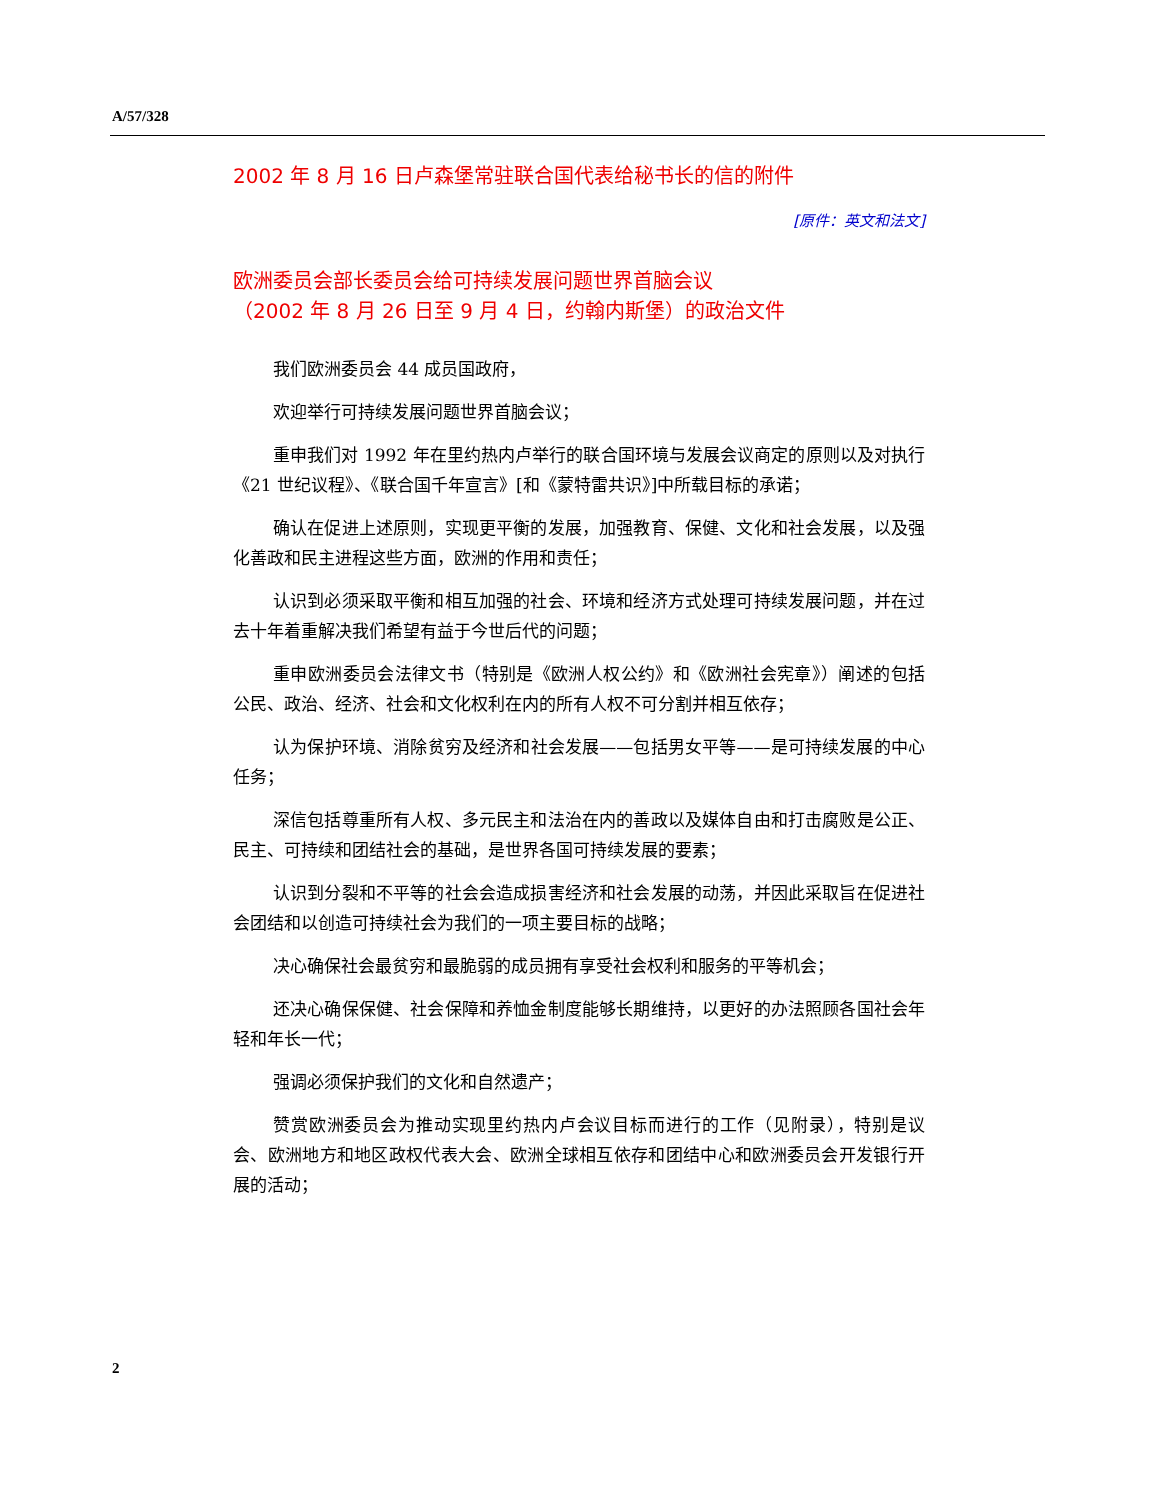A/57/328
2002 年 8 月 16 日卢森堡常驻联合国代表给秘书长的信的附件
[原件：英文和法文]
欧洲委员会部长委员会给可持续发展问题世界首脑会议
（2002 年 8 月 26 日至 9 月 4 日，约翰内斯堡）的政治文件
我们欧洲委员会 44 成员国政府，
欢迎举行可持续发展问题世界首脑会议；
重申我们对 1992 年在里约热内卢举行的联合国环境与发展会议商定的原则以及对执行《21 世纪议程》、《联合国千年宣言》[和《蒙特雷共识》]中所载目标的承诺；
确认在促进上述原则，实现更平衡的发展，加强教育、保健、文化和社会发展，以及强化善政和民主进程这些方面，欧洲的作用和责任；
认识到必须采取平衡和相互加强的社会、环境和经济方式处理可持续发展问题，并在过去十年着重解决我们希望有益于今世后代的问题；
重申欧洲委员会法律文书（特别是《欧洲人权公约》和《欧洲社会宪章》）阐述的包括公民、政治、经济、社会和文化权利在内的所有人权不可分割并相互依存；
认为保护环境、消除贫穷及经济和社会发展——包括男女平等——是可持续发展的中心任务；
深信包括尊重所有人权、多元民主和法治在内的善政以及媒体自由和打击腐败是公正、民主、可持续和团结社会的基础，是世界各国可持续发展的要素；
认识到分裂和不平等的社会会造成损害经济和社会发展的动荡，并因此采取旨在促进社会团结和以创造可持续社会为我们的一项主要目标的战略；
决心确保社会最贫穷和最脆弱的成员拥有享受社会权利和服务的平等机会；
还决心确保保健、社会保障和养恤金制度能够长期维持，以更好的办法照顾各国社会年轻和年长一代；
强调必须保护我们的文化和自然遗产；
赞赏欧洲委员会为推动实现里约热内卢会议目标而进行的工作（见附录），特别是议会、欧洲地方和地区政权代表大会、欧洲全球相互依存和团结中心和欧洲委员会开发银行开展的活动；
2